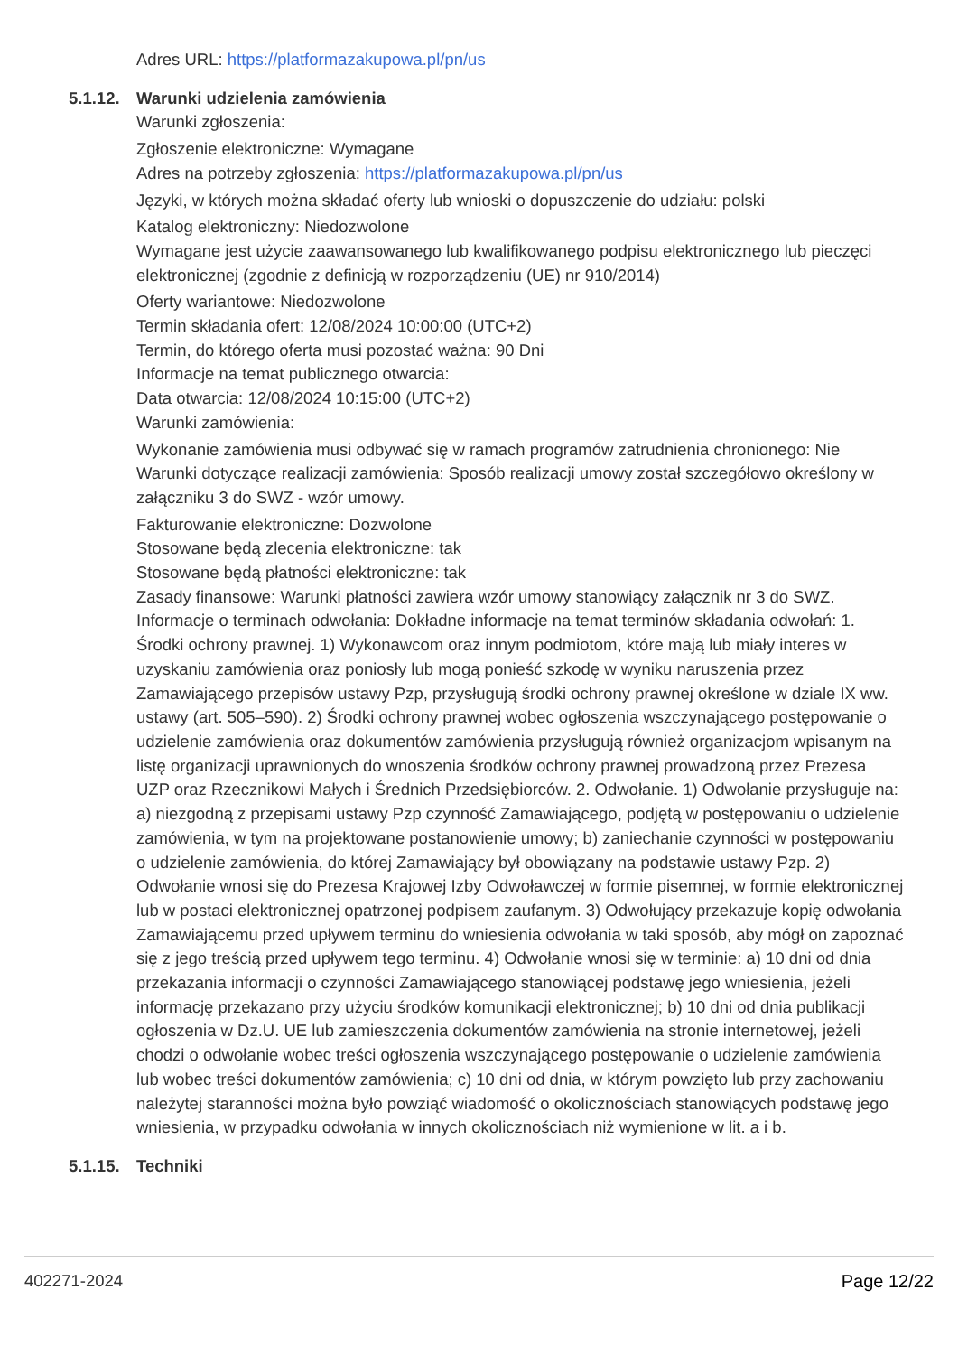Adres URL: https://platformazakupowa.pl/pn/us
5.1.12. Warunki udzielenia zamówienia
Warunki zgłoszenia:
Zgłoszenie elektroniczne: Wymagane
Adres na potrzeby zgłoszenia: https://platformazakupowa.pl/pn/us
Języki, w których można składać oferty lub wnioski o dopuszczenie do udziału: polski
Katalog elektroniczny: Niedozwolone
Wymagane jest użycie zaawansowanego lub kwalifikowanego podpisu elektronicznego lub pieczęci elektronicznej (zgodnie z definicją w rozporządzeniu (UE) nr 910/2014)
Oferty wariantowe: Niedozwolone
Termin składania ofert: 12/08/2024 10:00:00 (UTC+2)
Termin, do którego oferta musi pozostać ważna: 90 Dni
Informacje na temat publicznego otwarcia:
Data otwarcia: 12/08/2024 10:15:00 (UTC+2)
Warunki zamówienia:
Wykonanie zamówienia musi odbywać się w ramach programów zatrudnienia chronionego: Nie
Warunki dotyczące realizacji zamówienia: Sposób realizacji umowy został szczegółowo określony w załączniku 3 do SWZ - wzór umowy.
Fakturowanie elektroniczne: Dozwolone
Stosowane będą zlecenia elektroniczne: tak
Stosowane będą płatności elektroniczne: tak
Zasady finansowe: Warunki płatności zawiera wzór umowy stanowiący załącznik nr 3 do SWZ.
Informacje o terminach odwołania: Dokładne informacje na temat terminów składania odwołań: 1. Środki ochrony prawnej. 1) Wykonawcom oraz innym podmiotom, które mają lub miały interes w uzyskaniu zamówienia oraz poniosły lub mogą ponieść szkodę w wyniku naruszenia przez Zamawiającego przepisów ustawy Pzp, przysługują środki ochrony prawnej określone w dziale IX ww. ustawy (art. 505–590). 2) Środki ochrony prawnej wobec ogłoszenia wszczynającego postępowanie o udzielenie zamówienia oraz dokumentów zamówienia przysługują również organizacjom wpisanym na listę organizacji uprawnionych do wnoszenia środków ochrony prawnej prowadzoną przez Prezesa UZP oraz Rzecznikowi Małych i Średnich Przedsiębiorców. 2. Odwołanie. 1) Odwołanie przysługuje na: a) niezgodną z przepisami ustawy Pzp czynność Zamawiającego, podjętą w postępowaniu o udzielenie zamówienia, w tym na projektowane postanowienie umowy; b) zaniechanie czynności w postępowaniu o udzielenie zamówienia, do której Zamawiający był obowiązany na podstawie ustawy Pzp. 2) Odwołanie wnosi się do Prezesa Krajowej Izby Odwoławczej w formie pisemnej, w formie elektronicznej lub w postaci elektronicznej opatrzonej podpisem zaufanym. 3) Odwołujący przekazuje kopię odwołania Zamawiającemu przed upływem terminu do wniesienia odwołania w taki sposób, aby mógł on zapoznać się z jego treścią przed upływem tego terminu. 4) Odwołanie wnosi się w terminie: a) 10 dni od dnia przekazania informacji o czynności Zamawiającego stanowiącej podstawę jego wniesienia, jeżeli informację przekazano przy użyciu środków komunikacji elektronicznej; b) 10 dni od dnia publikacji ogłoszenia w Dz.U. UE lub zamieszczenia dokumentów zamówienia na stronie internetowej, jeżeli chodzi o odwołanie wobec treści ogłoszenia wszczynającego postępowanie o udzielenie zamówienia lub wobec treści dokumentów zamówienia; c) 10 dni od dnia, w którym powzięto lub przy zachowaniu należytej staranności można było powziąć wiadomość o okolicznościach stanowiących podstawę jego wniesienia, w przypadku odwołania w innych okolicznościach niż wymienione w lit. a i b.
5.1.15. Techniki
402271-2024 Page 12/22